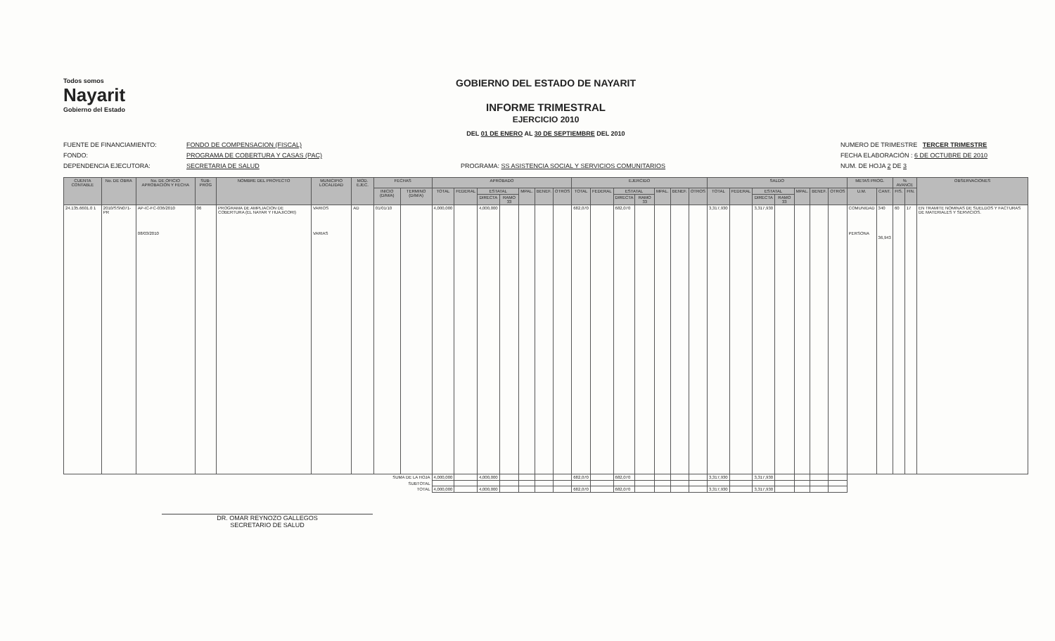Todos somos
Nayarit
Gobierno del Estado
GOBIERNO DEL ESTADO DE NAYARIT
INFORME TRIMESTRAL
EJERCICIO 2010
DEL 01 DE ENERO AL 30 DE SEPTIEMBRE DEL 2010
FUENTE DE FINANCIAMIENTO:
FONDO:
DEPENDENCIA EJECUTORA:
FONDO DE COMPENSACION (FISCAL)
PROGRAMA DE COBERTURA Y CASAS (PAC)
SECRETARIA DE SALUD
PROGRAMA: SS ASISTENCIA SOCIAL Y SERVICIOS COMUNITARIOS NUMERO DE TRIMESTRE TERCER TRIMESTRE
FECHA ELABORACIÓN : 6 DE OCTUBRE DE 2010
NUM. DE HOJA 2 DE 3
| CUENTA CONTABLE | No. DE OBRA | No. DE OFICIO APROBACIÓN Y FECHA | SUB-PROG | NOMBRE DEL PROYECTO | MUNICIPIO LOCALIDAD | MOD. EJEC. | FECHAS | | APROBADO | | | | | | | EJERCIDO | | | | | | | SALDO | | | | | | | METAS PROG. | | % AVANCE | | OBSERVACIONES |
| --- | --- | --- | --- | --- | --- | --- | --- | --- | --- | --- | --- | --- | --- | --- | --- | --- | --- | --- | --- | --- | --- | --- | --- | --- | --- | --- | --- | --- | --- | --- | --- | --- | --- | --- |
| | | | | | | | INICIO (D/M/A) | TERMINO (D/M/A) | TOTAL | FEDERAL | ESTATAL | | MPAL. | BENEF. | OTROS | TOTAL | FEDERAL | ESTATAL | | MPAL. | BENEF. | OTROS | TOTAL | FEDERAL | ESTATAL | | MPAL. | BENEF. | OTROS | U.M. | CANT. | FIS. | FIN. | |
| | | | | | | | | | | | DIRECTA | RAMO 33 | | | | | | DIRECTA | RAMO 33 | | | | | | DIRECTA | RAMO 33 | | | | | | | | |
| 24.135.6601.0 1 | 2010/SSN071-PR | AP-IC-FC-036/2010 08/03/2010 | 06 | PROGRAMA DE AMPLIACION DE COBERTURA (EL NAYAR Y HUAJICORI) | VARIOS VARIAS | AD | 01/01/10 | | 4,000,000 | | 4,000,000 | | | | | 682,070 | | 682,070 | | | | | 3,317,930 | | 3,317,930 | | | | | COMUNIDAD PERSONA | 340 36,943 | 60 | 17 | EN TRAMITE NOMINAS DE SUELDOS Y FACTURAS DE MATERIALES Y SERVICIOS. |
| SUMA DE LA HOJA | | | | | | | | | 4,000,000 | | 4,000,000 | | | | | 682,070 | | 682,070 | | | | | 3,317,930 | | 3,317,930 | | | | | | | | | |
| SUBTOTAL | | | | | | | | | | | | | | | | | | | | | | | | | | | | | | | | | | |
| TOTAL | | | | | | | | | 4,000,000 | | 4,000,000 | | | | | 682,070 | | 682,070 | | | | | 3,317,930 | | 3,317,930 | | | | | | | | | |
DR. OMAR REYNOZO GALLEGOS
SECRETARIO DE SALUD